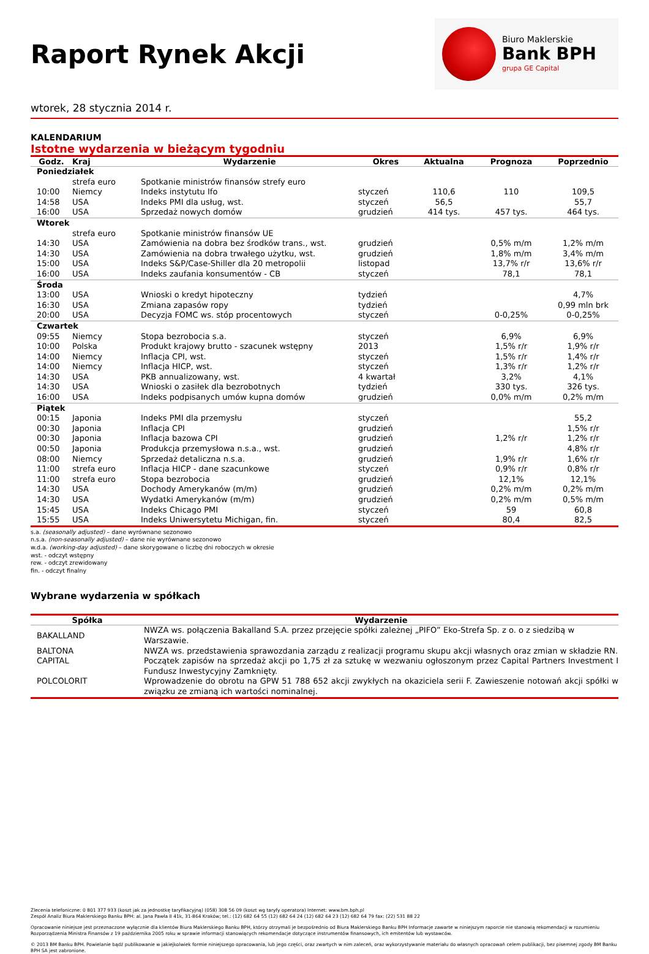Raport Rynek Akcji
Biuro Maklerskie
Bank BPH
grupa GE Capital
wtorek, 28 stycznia 2014 r.
KALENDARIUM
Istotne wydarzenia w bieżącym tygodniu
| Godz. | Kraj | Wydarzenie | Okres | Aktualna | Prognoza | Poprzednio |
| --- | --- | --- | --- | --- | --- | --- |
| Poniedziałek | | | | | | |
| | strefa euro | Spotkanie ministrów finansów strefy euro | | | | |
| 10:00 | Niemcy | Indeks instytutu Ifo | styczeń | 110,6 | 110 | 109,5 |
| 14:58 | USA | Indeks PMI dla usług, wst. | styczeń | 56,5 | | 55,7 |
| 16:00 | USA | Sprzedaż nowych domów | grudzień | 414 tys. | 457 tys. | 464 tys. |
| Wtorek | | | | | | |
| | strefa euro | Spotkanie ministrów finansów UE | | | | |
| 14:30 | USA | Zamówienia na dobra bez środków trans., wst. | grudzień | | 0,5% m/m | 1,2% m/m |
| 14:30 | USA | Zamówienia na dobra trwałego użytku, wst. | grudzień | | 1,8% m/m | 3,4% m/m |
| 15:00 | USA | Indeks S&P/Case-Shiller dla 20 metropolii | listopad | | 13,7% r/r | 13,6% r/r |
| 16:00 | USA | Indeks zaufania konsumentów - CB | styczeń | | 78,1 | 78,1 |
| Środa | | | | | | |
| 13:00 | USA | Wnioski o kredyt hipoteczny | tydzień | | | 4,7% |
| 16:30 | USA | Zmiana zapasów ropy | tydzień | | | 0,99 mln brk |
| 20:00 | USA | Decyzja FOMC ws. stóp procentowych | styczeń | | 0-0,25% | 0-0,25% |
| Czwartek | | | | | | |
| 09:55 | Niemcy | Stopa bezrobocia s.a. | styczeń | | 6,9% | 6,9% |
| 10:00 | Polska | Produkt krajowy brutto - szacunek wstępny | 2013 | | 1,5% r/r | 1,9% r/r |
| 14:00 | Niemcy | Inflacja CPI, wst. | styczeń | | 1,5% r/r | 1,4% r/r |
| 14:00 | Niemcy | Inflacja HICP, wst. | styczeń | | 1,3% r/r | 1,2% r/r |
| 14:30 | USA | PKB annualizowany, wst. | 4 kwartał | | 3,2% | 4,1% |
| 14:30 | USA | Wnioski o zasiłek dla bezrobotnych | tydzień | | 330 tys. | 326 tys. |
| 16:00 | USA | Indeks podpisanych umów kupna domów | grudzień | | 0,0% m/m | 0,2% m/m |
| Piątek | | | | | | |
| 00:15 | Japonia | Indeks PMI dla przemysłu | styczeń | | | 55,2 |
| 00:30 | Japonia | Inflacja CPI | grudzień | | | 1,5% r/r |
| 00:30 | Japonia | Inflacja bazowa CPI | grudzień | | 1,2% r/r | 1,2% r/r |
| 00:50 | Japonia | Produkcja przemysłowa n.s.a., wst. | grudzień | | | 4,8% r/r |
| 08:00 | Niemcy | Sprzedaż detaliczna n.s.a. | grudzień | | 1,9% r/r | 1,6% r/r |
| 11:00 | strefa euro | Inflacja HICP - dane szacunkowe | styczeń | | 0,9% r/r | 0,8% r/r |
| 11:00 | strefa euro | Stopa bezrobocia | grudzień | | 12,1% | 12,1% |
| 14:30 | USA | Dochody Amerykanów (m/m) | grudzień | | 0,2% m/m | 0,2% m/m |
| 14:30 | USA | Wydatki Amerykanów (m/m) | grudzień | | 0,2% m/m | 0,5% m/m |
| 15:45 | USA | Indeks Chicago PMI | styczeń | | 59 | 60,8 |
| 15:55 | USA | Indeks Uniwersytetu Michigan, fin. | styczeń | | 80,4 | 82,5 |
s.a. (seasonally adjusted) – dane wyrównane sezonowo
n.s.a. (non-seasonally adjusted) – dane nie wyrównane sezonowo
w.d.a. (working-day adjusted) – dane skorygowane o liczbę dni roboczych w okresie
wst. - odczyt wstępny
rew. - odczyt zrewidowany
fin. - odczyt finalny
Wybrane wydarzenia w spółkach
| Spółka | Wydarzenie |
| --- | --- |
| BAKALLAND | NWZA ws. połączenia Bakalland S.A. przez przejęcie spółki zależnej „PIFO” Eko-Strefa Sp. z o. o z siedzibą w Warszawie. |
| BALTONA | NWZA ws. przedstawienia sprawozdania zarządu z realizacji programu skupu akcji własnych oraz zmian w składzie RN. |
| CAPITAL | Początek zapisów na sprzedaż akcji po 1,75 zł za sztukę w wezwaniu ogłoszonym przez Capital Partners Investment I Fundusz Inwestycyjny Zamknięty. |
| POLCOLORIT | Wprowadzenie do obrotu na GPW 51 788 652 akcji zwykłych na okaziciela serii F. Zawieszenie notowań akcji spółki w związku ze zmianą ich wartości nominalnej. |
Zlecenia telefoniczne: 0 801 377 933 (koszt jak za jednostkę taryfikacyjną) (058) 308 56 09 (koszt wg taryfy operatora) Internet: www.bm.bph.pl
Zespół Analiz Biura Maklerskiego Banku BPH: al. Jana Pawła II 41k, 31-864 Kraków; tel.: (12) 682 64 55 (12) 682 64 24 (12) 682 64 23 (12) 682 64 79 fax: (22) 531 88 22
Opracowanie niniejsze jest przeznaczone wyłącznie dla klientów Biura Maklerskiego Banku BPH, którzy otrzymali je bezpośrednio od Biura Maklerskiego Banku BPH Informacje zawarte w niniejszym raporcie nie stanowią rekomendacji w rozumieniu Rozporządzenia Ministra Finansów z 19 października 2005 roku w sprawie informacji stanowiących rekomendacje dotyczące instrumentów finansowych, ich emitentów lub wystawców.
© 2013 BM Banku BPH. Powielanie bądź publikowanie w jakiejkolwiek formie niniejszego opracowania, lub jego części, oraz zwartych w nim zaleceń, oraz wykorzystywanie materiału do własnych opracowań celem publikacji, bez pisemnej zgody BM Banku BPH SA jest zabronione.